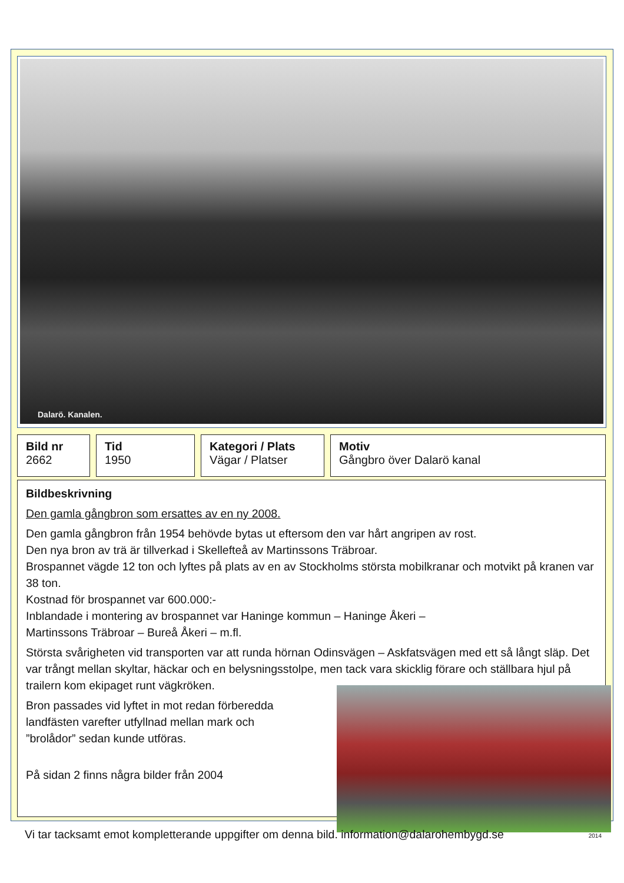Dalarö. Kanalen.
| Bild nr 2662 | | Tid 1950 | | Kategori / Plats Vägar / Platser | | Motiv Gångbro över Dalarö kanal |
Bildbeskrivning
Den gamla gångbron som ersattes av en ny 2008.
Den gamla gångbron från 1954 behövde bytas ut eftersom den var hårt angripen av rost.
Den nya bron av trä är tillverkad i Skellefteå av Martinssons Träbroar.
Brospannet vägde 12 ton och lyftes på plats av en av Stockholms största mobilkranar och motvikt på kranen var 38 ton.
Kostnad för brospannet var 600.000:-
Inblandade i montering av brospannet var Haninge kommun – Haninge Åkeri –
Martinssons Träbroar – Bureå Åkeri – m.fl.
Största svårigheten vid transporten var att runda hörnan Odinsvägen – Askfatsvägen med ett så långt släp. Det var trångt mellan skyltar, häckar och en belysningsstolpe, men tack vara skicklig förare och ställbara hjul på trailern kom ekipaget runt vägkröken.
Bron passades vid lyftet in mot redan förberedda
landfästen varefter utfyllnad mellan mark och
”brolådor” sedan kunde utföras.
På sidan 2 finns några bilder från 2004
Vi tar tacksamt emot kompletterande uppgifter om denna bild. information@dalarohembygd.se 2014